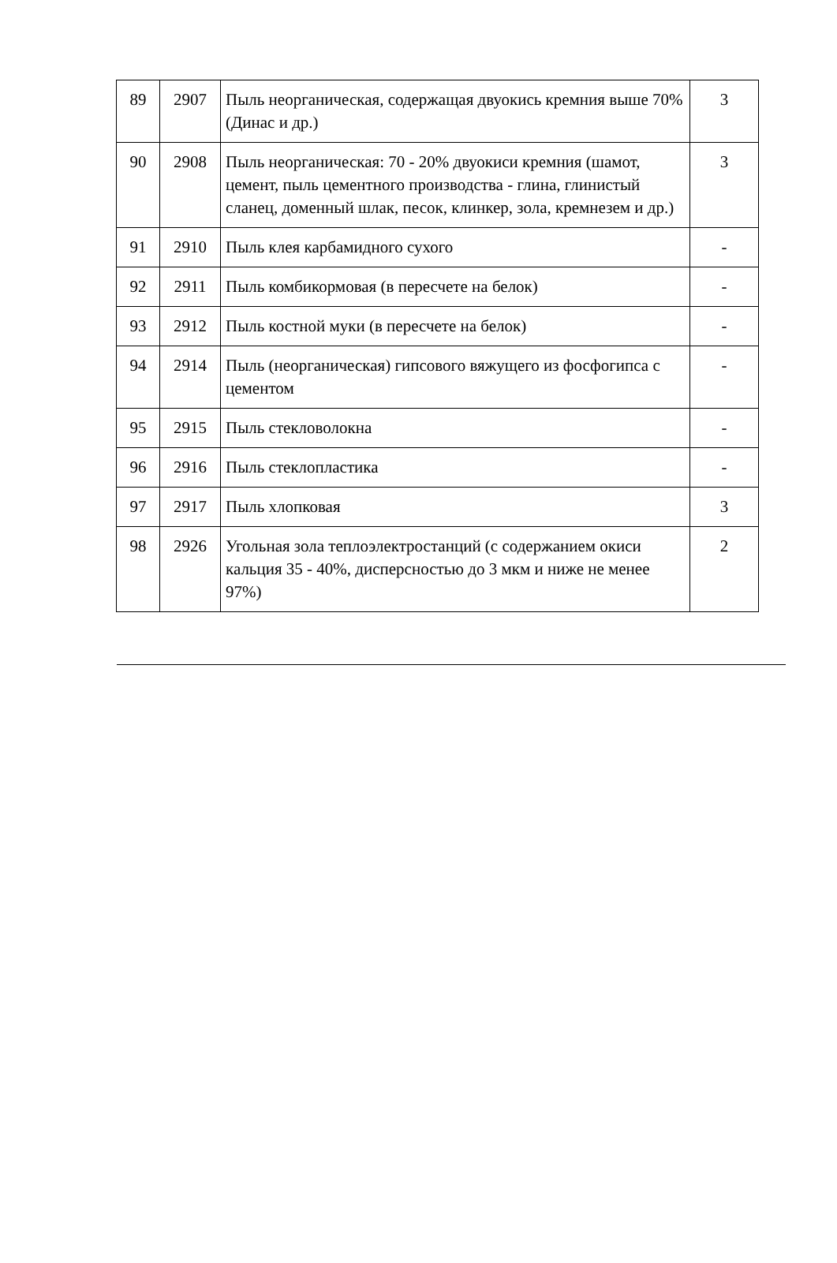| 89 | 2907 | Пыль неорганическая, содержащая двуокись кремния выше 70% (Динас и др.) | 3 |
| 90 | 2908 | Пыль неорганическая: 70 - 20% двуокиси кремния (шамот, цемент, пыль цементного производства - глина, глинистый сланец, доменный шлак, песок, клинкер, зола, кремнезем и др.) | 3 |
| 91 | 2910 | Пыль клея карбамидного сухого | - |
| 92 | 2911 | Пыль комбикормовая (в пересчете на белок) | - |
| 93 | 2912 | Пыль костной муки (в пересчете на белок) | - |
| 94 | 2914 | Пыль (неорганическая) гипсового вяжущего из фосфогипса с цементом | - |
| 95 | 2915 | Пыль стекловолокна | - |
| 96 | 2916 | Пыль стеклопластика | - |
| 97 | 2917 | Пыль хлопковая | 3 |
| 98 | 2926 | Угольная зола теплоэлектростанций (с содержанием окиси кальция 35 - 40%, дисперсностью до 3 мкм и ниже не менее 97%) | 2 |